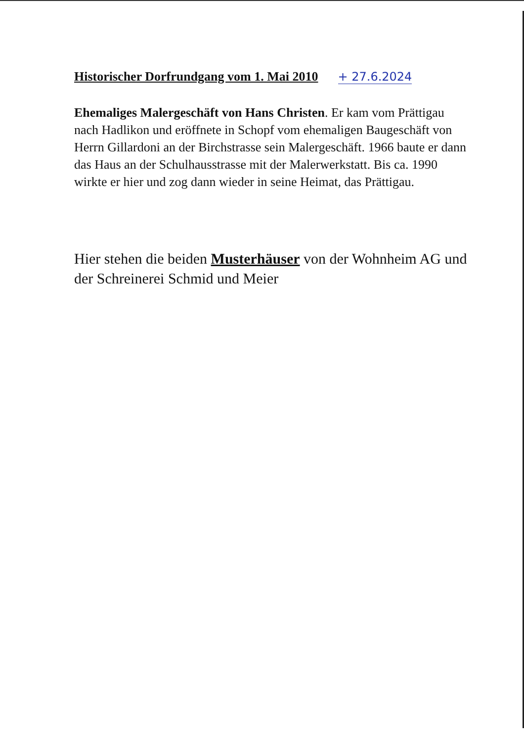Historischer Dorfrundgang vom 1. Mai 2010
+ 27.6.2024
Ehemaliges Malergeschäft von Hans Christen. Er kam vom Prättigau nach Hadlikon und eröffnete in Schopf vom ehemaligen Baugeschäft von Herrn Gillardoni an der Birchstrasse sein Malergeschäft. 1966 baute er dann das Haus an der Schulhausstrasse mit der Malerwerkstatt. Bis ca. 1990 wirkte er hier und zog dann wieder in seine Heimat, das Prättigau.
Hier stehen die beiden Musterhäuser von der Wohnheim AG und der Schreinerei Schmid und Meier